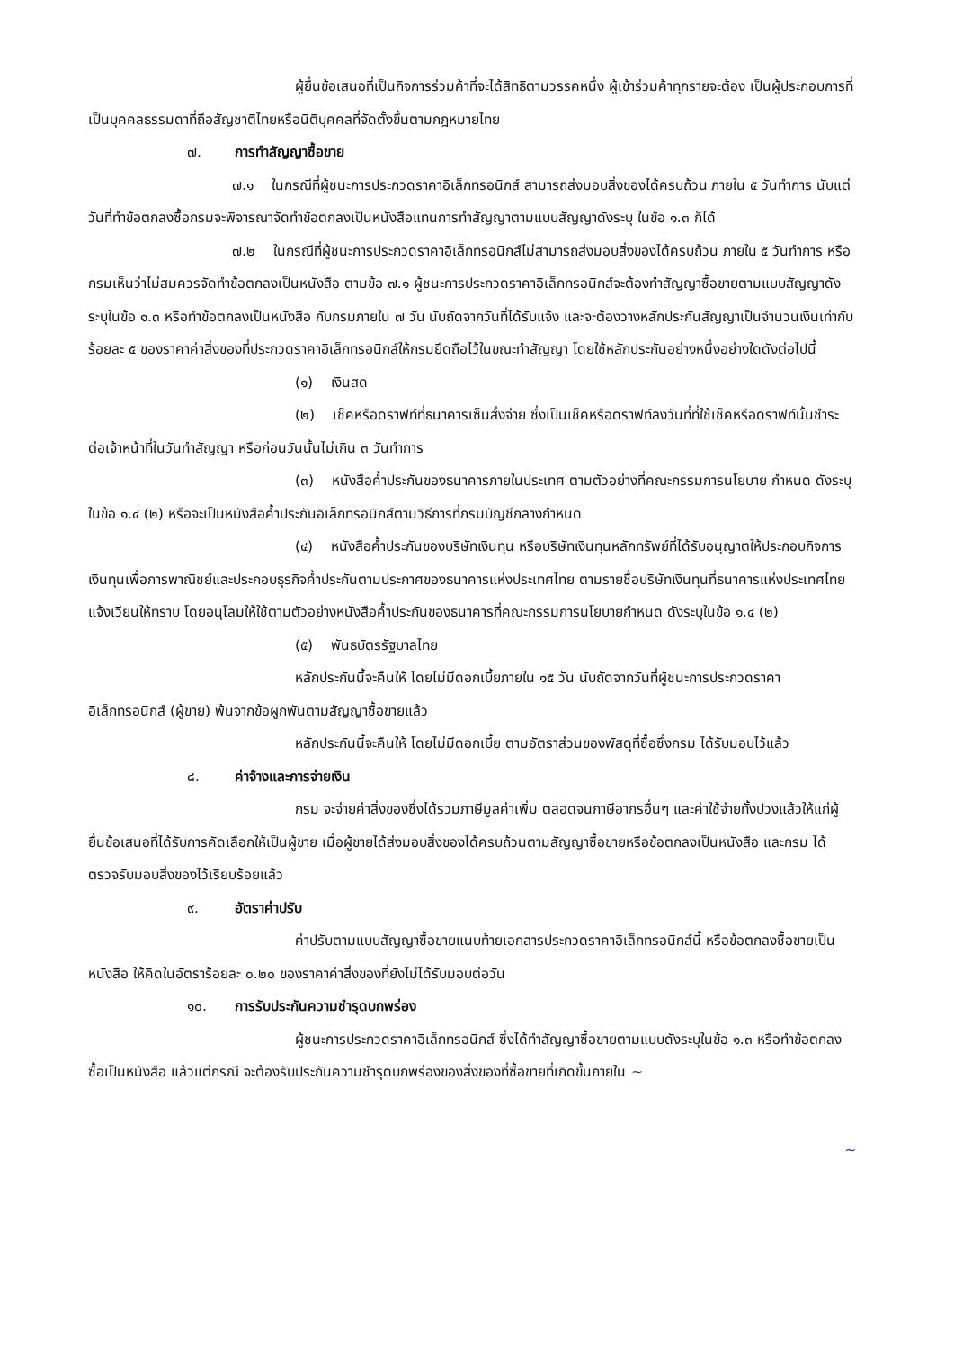ผู้ยื่นข้อเสนอที่เป็นกิจการร่วมค้าที่จะได้สิทธิตามวรรคหนึ่ง ผู้เข้าร่วมค้าทุกรายจะต้อง เป็นผู้ประกอบการที่เป็นบุคคลธรรมดาที่ถือสัญชาติไทยหรือนิติบุคคลที่จัดตั้งขึ้นตามกฎหมายไทย
๗. การทำสัญญาซื้อขาย
๗.๑ ในกรณีที่ผู้ชนะการประกวดราคาอิเล็กทรอนิกส์ สามารถส่งมอบสิ่งของได้ครบถ้วน ภายใน ๕ วันทำการ นับแต่วันที่ทำข้อตกลงซื้อกรมจะพิจารณาจัดทำข้อตกลงเป็นหนังสือแทนการทำสัญญาตามแบบสัญญาดังระบุ ในข้อ ๑.๓ ก็ได้
๗.๒ ในกรณีที่ผู้ชนะการประกวดราคาอิเล็กทรอนิกส์ไม่สามารถส่งมอบสิ่งของได้ครบถ้วน ภายใน ๕ วันทำการ หรือกรมเห็นว่าไม่สมควรจัดทำข้อตกลงเป็นหนังสือ ตามข้อ ๗.๑ ผู้ชนะการประกวดราคาอิเล็กทรอนิกส์จะต้องทำสัญญาซื้อขายตามแบบสัญญาดังระบุในข้อ ๑.๓ หรือทำข้อตกลงเป็นหนังสือ กับกรมภายใน ๗ วัน นับถัดจากวันที่ได้รับแจ้ง และจะต้องวางหลักประกันสัญญาเป็นจำนวนเงินเท่ากับร้อยละ ๕ ของราคาค่าสิ่งของที่ประกวดราคาอิเล็กทรอนิกส์ให้กรมยึดถือไว้ในขณะทำสัญญา โดยใช้หลักประกันอย่างหนึ่งอย่างใดดังต่อไปนี้
(๑) เงินสด
(๒) เช็คหรือดราฟท์ที่ธนาคารเซ็นสั่งจ่าย ซึ่งเป็นเช็คหรือดราฟท์ลงวันที่ที่ใช้เช็คหรือดราฟท์นั้นชำระต่อเจ้าหน้าที่ในวันทำสัญญา หรือก่อนวันนั้นไม่เกิน ๓ วันทำการ
(๓) หนังสือค้ำประกันของธนาคารภายในประเทศ ตามตัวอย่างที่คณะกรรมการนโยบาย กำหนด ดังระบุในข้อ ๑.๔ (๒) หรือจะเป็นหนังสือค้ำประกันอิเล็กทรอนิกส์ตามวิธีการที่กรมบัญชีกลางกำหนด
(๔) หนังสือค้ำประกันของบริษัทเงินทุน หรือบริษัทเงินทุนหลักทรัพย์ที่ได้รับอนุญาตให้ประกอบกิจการเงินทุนเพื่อการพาณิชย์และประกอบธุรกิจค้ำประกันตามประกาศของธนาคารแห่งประเทศไทย ตามรายชื่อบริษัทเงินทุนที่ธนาคารแห่งประเทศไทยแจ้งเวียนให้ทราบ โดยอนุโลมให้ใช้ตามตัวอย่างหนังสือค้ำประกันของธนาคารที่คณะกรรมการนโยบายกำหนด ดังระบุในข้อ ๑.๔ (๒)
(๕) พันธบัตรรัฐบาลไทย
หลักประกันนี้จะคืนให้ โดยไม่มีดอกเบี้ยภายใน ๑๕ วัน นับถัดจากวันที่ผู้ชนะการประกวดราคาอิเล็กทรอนิกส์ (ผู้ขาย) พ้นจากข้อผูกพันตามสัญญาซื้อขายแล้ว
หลักประกันนี้จะคืนให้ โดยไม่มีดอกเบี้ย ตามอัตราส่วนของพัสดุที่ซื้อซึ่งกรม ได้รับมอบไว้แล้ว
๘. ค่าจ้างและการจ่ายเงิน
กรม จะจ่ายค่าสิ่งของซึ่งได้รวมภาษีมูลค่าเพิ่ม ตลอดจนภาษีอากรอื่นๆ และค่าใช้จ่ายทั้งปวงแล้วให้แก่ผู้ยื่นข้อเสนอที่ได้รับการคัดเลือกให้เป็นผู้ขาย เมื่อผู้ขายได้ส่งมอบสิ่งของได้ครบถ้วนตามสัญญาซื้อขายหรือข้อตกลงเป็นหนังสือ และกรม ได้ตรวจรับมอบสิ่งของไว้เรียบร้อยแล้ว
๙. อัตราค่าปรับ
ค่าปรับตามแบบสัญญาซื้อขายแนบท้ายเอกสารประกวดราคาอิเล็กทรอนิกส์นี้ หรือข้อตกลงซื้อขายเป็นหนังสือ ให้คิดในอัตราร้อยละ ๐.๒๐ ของราคาค่าสิ่งของที่ยังไม่ได้รับมอบต่อวัน
๑๐. การรับประกันความชำรุดบกพร่อง
ผู้ชนะการประกวดราคาอิเล็กทรอนิกส์ ซึ่งได้ทำสัญญาซื้อขายตามแบบดังระบุในข้อ ๑.๓ หรือทำข้อตกลงซื้อเป็นหนังสือ แล้วแต่กรณี จะต้องรับประกันความชำรุดบกพร่องของสิ่งของที่ซื้อขายที่เกิดขึ้นภายใน ~
~